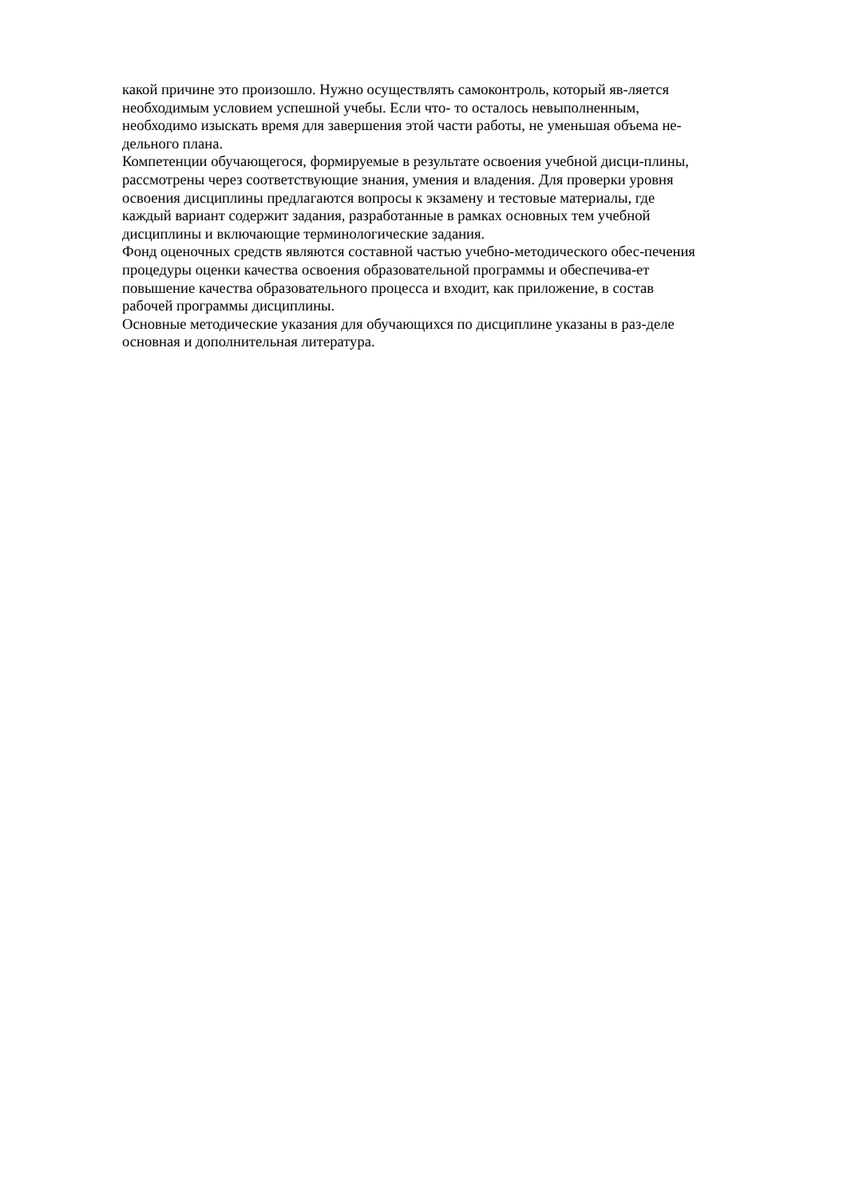какой причине это произошло. Нужно осуществлять самоконтроль, который яв-ляется
необходимым условием успешной учебы. Если что- то осталось невыполненным,
необходимо изыскать время для завершения этой части работы, не уменьшая объема не-
дельного плана.
Компетенции обучающегося, формируемые в результате освоения учебной дисци-плины,
рассмотрены через соответствующие знания, умения и владения. Для проверки уровня
освоения дисциплины предлагаются вопросы к экзамену и тестовые материалы, где
каждый вариант содержит задания, разработанные в рамках основных тем учебной
дисциплины и включающие терминологические задания.
Фонд оценочных средств являются составной частью учебно-методического обес-печения
процедуры оценки качества освоения образовательной программы и обеспечива-ет
повышение качества образовательного процесса и входит, как приложение, в состав
рабочей программы дисциплины.
Основные методические указания для обучающихся по дисциплине указаны в раз-деле
основная и дополнительная литература.